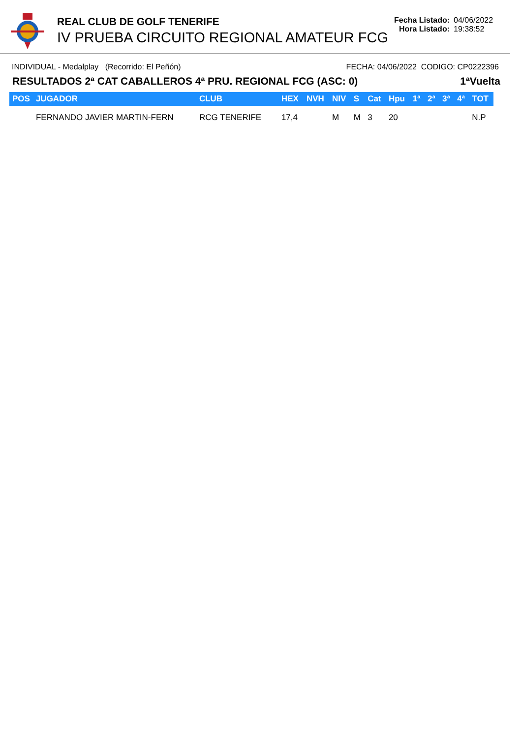REAL CLUB DE GOLF TENERIFE
IV PRUEBA CIRCUITO REGIONAL AMATEUR FCG
Fecha Listado: 04/06/2022
Hora Listado: 19:38:52
INDIVIDUAL - Medalplay (Recorrido: El Peñón)
FECHA: 04/06/2022 CODIGO: CP0222396
RESULTADOS 2ª CAT CABALLEROS 4ª PRU. REGIONAL FCG (ASC: 0)
1ªVuelta
| POS | JUGADOR | CLUB | HEX | NVH | NIV | S | Cat | Hpu | 1ª | 2ª | 3ª | 4ª | TOT |
| --- | --- | --- | --- | --- | --- | --- | --- | --- | --- | --- | --- | --- | --- |
| | FERNANDO JAVIER MARTIN-FERN | RCG TENERIFE | 17,4 | | M | M | 3 | 20 | | | | | N.P |